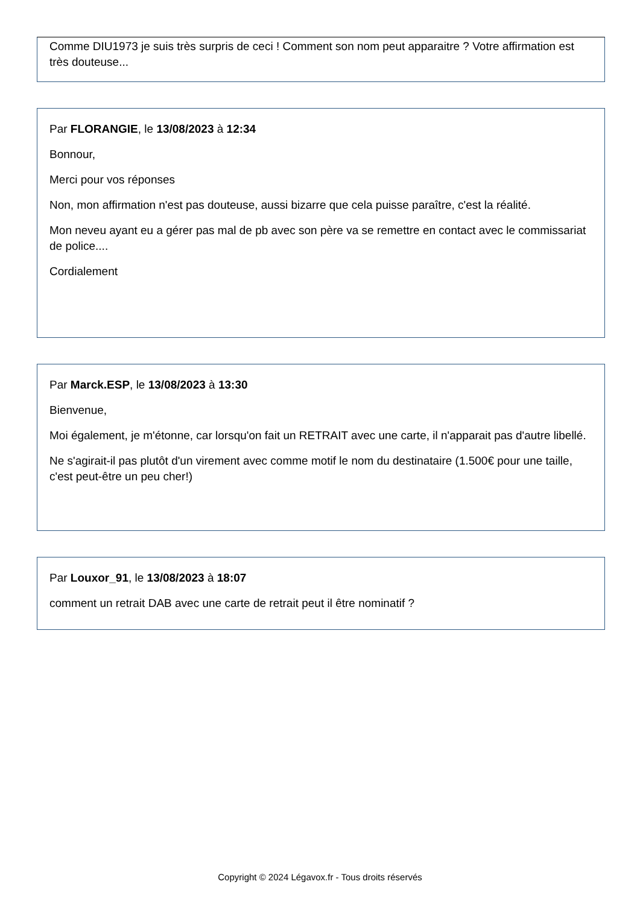Comme DIU1973 je suis très surpris de ceci ! Comment son nom peut apparaitre ? Votre affirmation est très douteuse...
Par FLORANGIE, le 13/08/2023 à 12:34
Bonnour,
Merci pour vos réponses
Non, mon affirmation n'est pas douteuse, aussi bizarre que cela puisse paraître, c'est la réalité.
Mon neveu ayant eu a gérer pas mal de pb avec son père va se remettre en contact avec le commissariat de police....
Cordialement
Par Marck.ESP, le 13/08/2023 à 13:30
Bienvenue,
Moi également, je m'étonne, car lorsqu'on fait un RETRAIT avec une carte, il n'apparait pas d'autre libellé.
Ne s'agirait-il pas plutôt d'un virement avec comme motif le nom du destinataire (1.500€ pour une taille, c'est peut-être un peu cher!)
Par Louxor_91, le 13/08/2023 à 18:07
comment un retrait DAB avec une carte de retrait peut il être nominatif ?
Copyright © 2024 Légavox.fr - Tous droits réservés